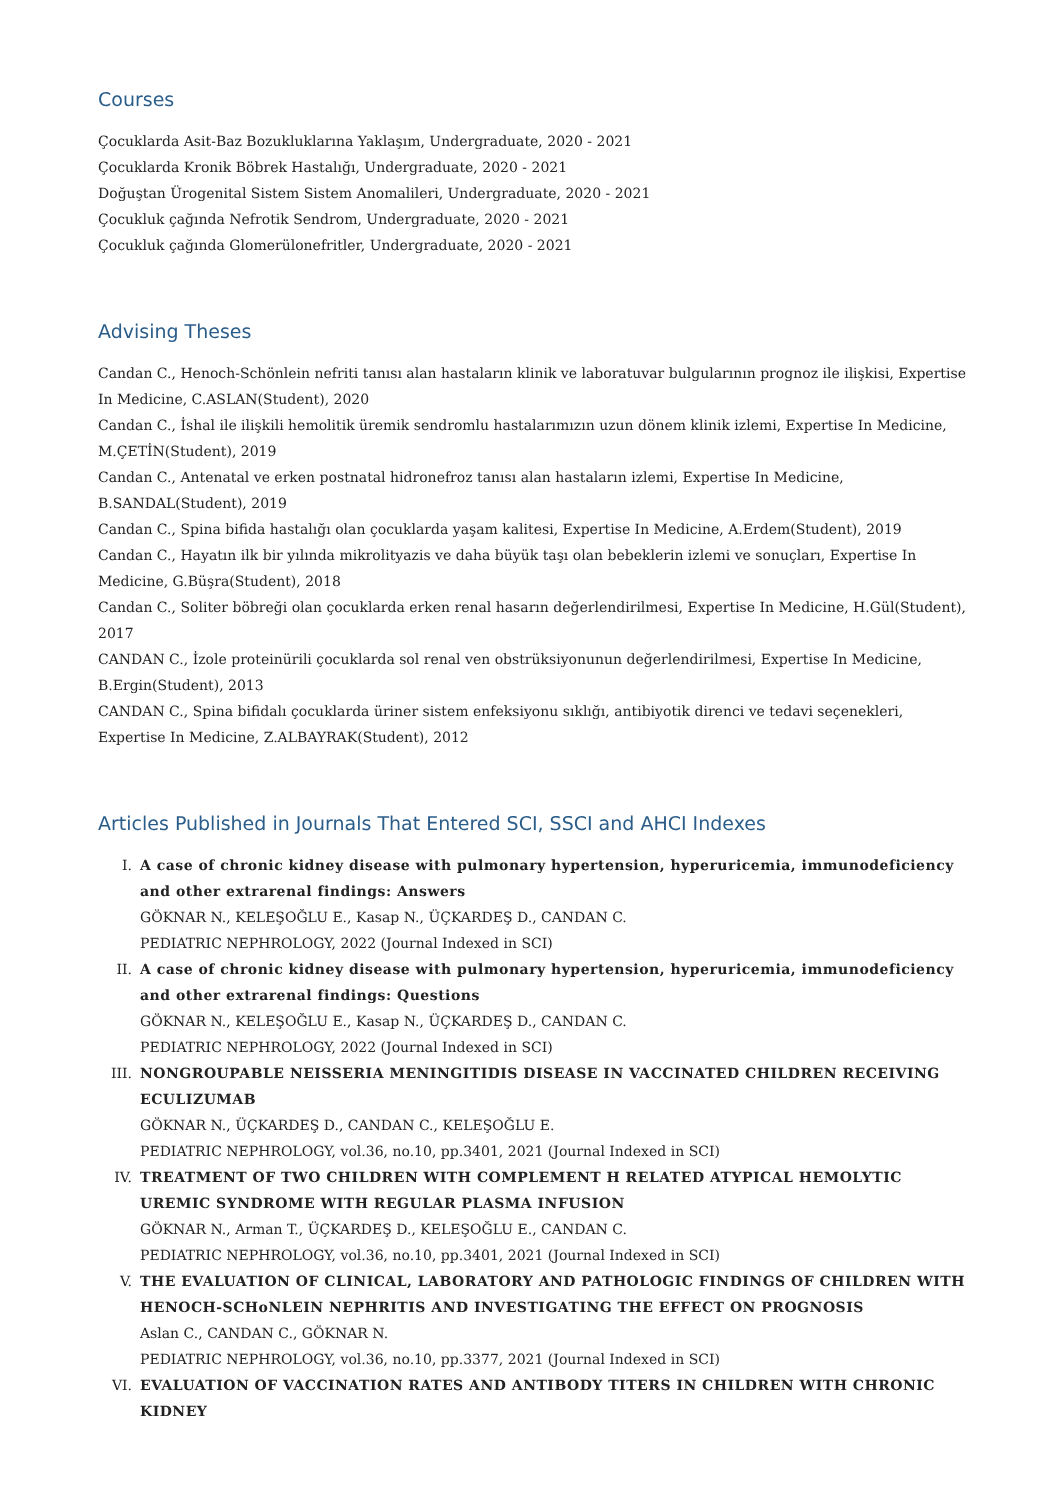Courses
Çocuklarda Asit-Baz Bozukluklarına Yaklaşım, Undergraduate, 2020 - 2021
Çocuklarda Kronik Böbrek Hastalığı, Undergraduate, 2020 - 2021
Doğuştan Ürogenital Sistem Sistem Anomalileri, Undergraduate, 2020 - 2021
Çocukluk çağında Nefrotik Sendrom, Undergraduate, 2020 - 2021
Çocukluk çağında Glomerülonefritler, Undergraduate, 2020 - 2021
Advising Theses
Candan C., Henoch-Schönlein nefriti tanısı alan hastaların klinik ve laboratuvar bulgularının prognoz ile ilişkisi, Expertise In Medicine, C.ASLAN(Student), 2020
Candan C., İshal ile ilişkili hemolitik üremik sendromlu hastalarımızın uzun dönem klinik izlemi, Expertise In Medicine, M.ÇETİN(Student), 2019
Candan C., Antenatal ve erken postnatal hidronefroz tanısı alan hastaların izlemi, Expertise In Medicine, B.SANDAL(Student), 2019
Candan C., Spina bifida hastalığı olan çocuklarda yaşam kalitesi, Expertise In Medicine, A.Erdem(Student), 2019
Candan C., Hayatın ilk bir yılında mikrolityazis ve daha büyük taşı olan bebeklerin izlemi ve sonuçları, Expertise In Medicine, G.Büşra(Student), 2018
Candan C., Soliter böbreği olan çocuklarda erken renal hasarın değerlendirilmesi, Expertise In Medicine, H.Gül(Student), 2017
CANDAN C., İzole proteinürili çocuklarda sol renal ven obstrüksiyonunun değerlendirilmesi, Expertise In Medicine, B.Ergin(Student), 2013
CANDAN C., Spina bifidalı çocuklarda üriner sistem enfeksiyonu sıklığı, antibiyotik direnci ve tedavi seçenekleri, Expertise In Medicine, Z.ALBAYRAK(Student), 2012
Articles Published in Journals That Entered SCI, SSCI and AHCI Indexes
I. A case of chronic kidney disease with pulmonary hypertension, hyperuricemia, immunodeficiency and other extrarenal findings: Answers
GÖKNAR N., KELEŞOĞLU E., Kasap N., ÜÇKARDEŞ D., CANDAN C.
PEDIATRIC NEPHROLOGY, 2022 (Journal Indexed in SCI)
II. A case of chronic kidney disease with pulmonary hypertension, hyperuricemia, immunodeficiency and other extrarenal findings: Questions
GÖKNAR N., KELEŞOĞLU E., Kasap N., ÜÇKARDEŞ D., CANDAN C.
PEDIATRIC NEPHROLOGY, 2022 (Journal Indexed in SCI)
III. NONGROUPABLE NEISSERIA MENINGITIDIS DISEASE IN VACCINATED CHILDREN RECEIVING ECULIZUMAB
GÖKNAR N., ÜÇKARDEŞ D., CANDAN C., KELEŞOĞLU E.
PEDIATRIC NEPHROLOGY, vol.36, no.10, pp.3401, 2021 (Journal Indexed in SCI)
IV. TREATMENT OF TWO CHILDREN WITH COMPLEMENT H RELATED ATYPICAL HEMOLYTIC UREMIC SYNDROME WITH REGULAR PLASMA INFUSION
GÖKNAR N., Arman T., ÜÇKARDEŞ D., KELEŞOĞLU E., CANDAN C.
PEDIATRIC NEPHROLOGY, vol.36, no.10, pp.3401, 2021 (Journal Indexed in SCI)
V. THE EVALUATION OF CLINICAL, LABORATORY AND PATHOLOGIC FINDINGS OF CHILDREN WITH HENOCH-SCHoNLEIN NEPHRITIS AND INVESTIGATING THE EFFECT ON PROGNOSIS
Aslan C., CANDAN C., GÖKNAR N.
PEDIATRIC NEPHROLOGY, vol.36, no.10, pp.3377, 2021 (Journal Indexed in SCI)
VI. EVALUATION OF VACCINATION RATES AND ANTIBODY TITERS IN CHILDREN WITH CHRONIC KIDNEY